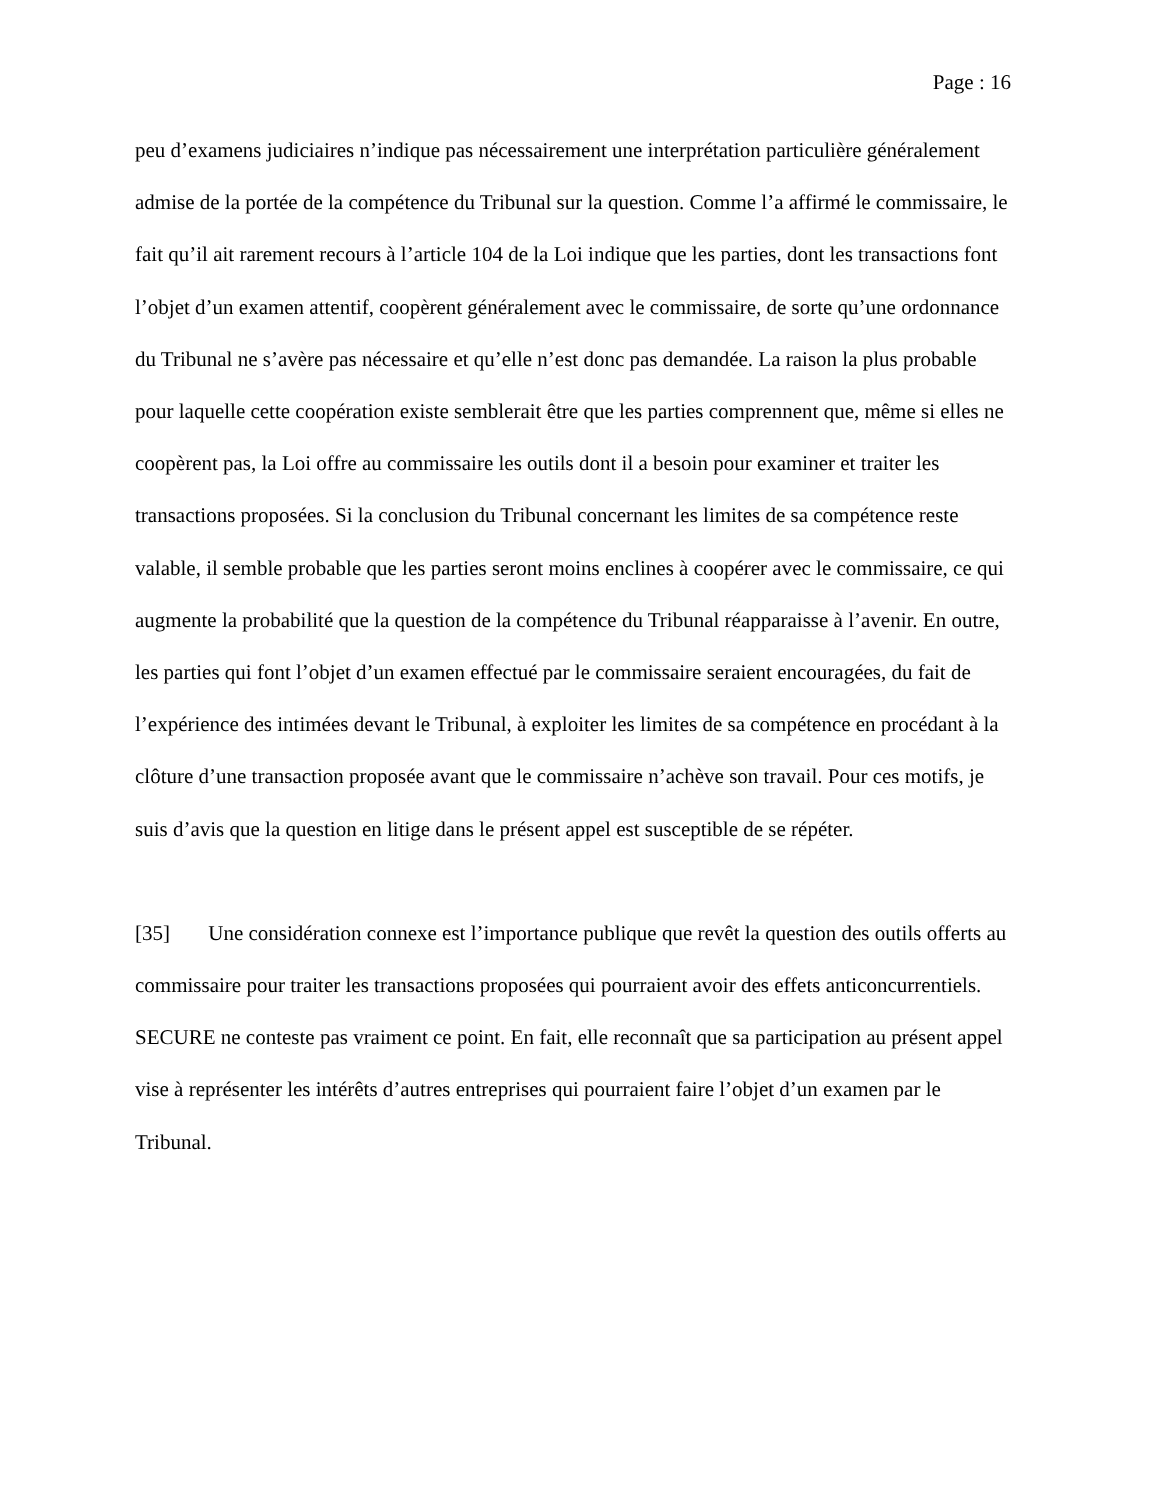Page : 16
peu d’examens judiciaires n’indique pas nécessairement une interprétation particulière généralement admise de la portée de la compétence du Tribunal sur la question. Comme l’a affirmé le commissaire, le fait qu’il ait rarement recours à l’article 104 de la Loi indique que les parties, dont les transactions font l’objet d’un examen attentif, coopèrent généralement avec le commissaire, de sorte qu’une ordonnance du Tribunal ne s’avère pas nécessaire et qu’elle n’est donc pas demandée. La raison la plus probable pour laquelle cette coopération existe semblerait être que les parties comprennent que, même si elles ne coopèrent pas, la Loi offre au commissaire les outils dont il a besoin pour examiner et traiter les transactions proposées. Si la conclusion du Tribunal concernant les limites de sa compétence reste valable, il semble probable que les parties seront moins enclines à coopérer avec le commissaire, ce qui augmente la probabilité que la question de la compétence du Tribunal réapparaisse à l’avenir. En outre, les parties qui font l’objet d’un examen effectué par le commissaire seraient encouragées, du fait de l’expérience des intimées devant le Tribunal, à exploiter les limites de sa compétence en procédant à la clôture d’une transaction proposée avant que le commissaire n’achève son travail. Pour ces motifs, je suis d’avis que la question en litige dans le présent appel est susceptible de se répéter.
[35] Une considération connexe est l’importance publique que revêt la question des outils offerts au commissaire pour traiter les transactions proposées qui pourraient avoir des effets anticoncurrentiels. SECURE ne conteste pas vraiment ce point. En fait, elle reconnaît que sa participation au présent appel vise à représenter les intérêts d’autres entreprises qui pourraient faire l’objet d’un examen par le Tribunal.